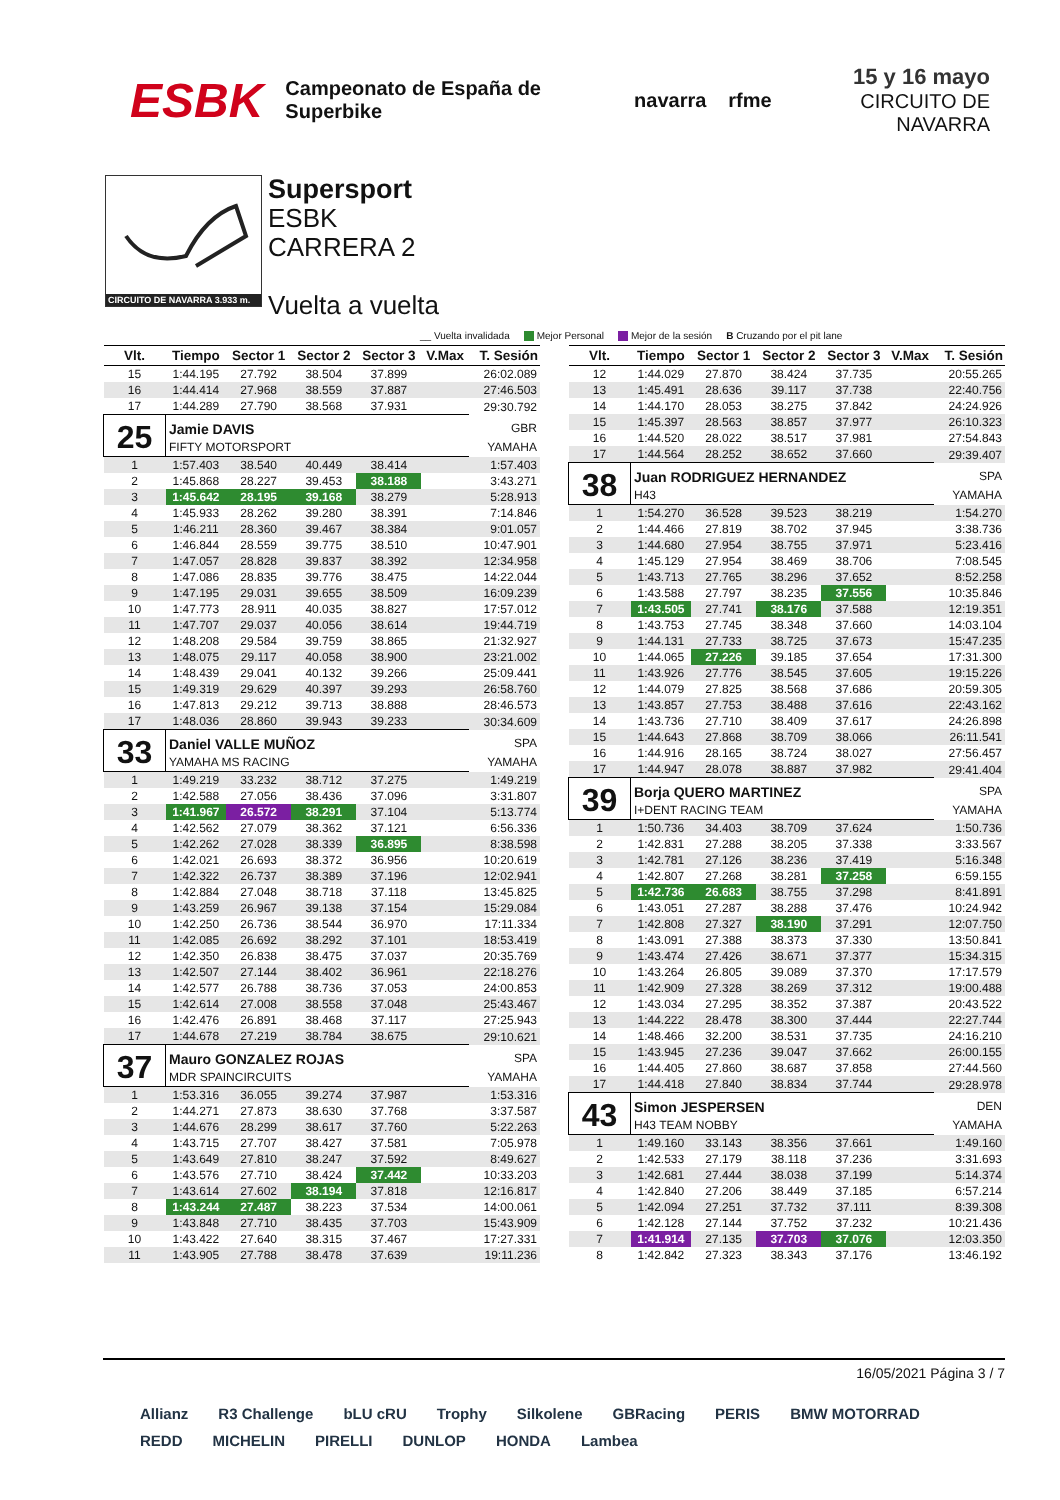ESBK Campeonato de España de Superbike navarra rfme
15 y 16 mayo
CIRCUITO DE NAVARRA
CIRCUITO DE NAVARRA 3.933 m.
Supersport
ESBK
CARRERA 2
Vuelta a vuelta
__ Vuelta invalidada Mejor Personal Mejor de la sesión B Cruzando por el pit lane
| Vlt. | Tiempo | Sector 1 | Sector 2 | Sector 3 | V.Max | T. Sesión |
| --- | --- | --- | --- | --- | --- | --- |
| 15 | 1:44.195 | 27.792 | 38.504 | 37.899 | | 26:02.089 |
| 16 | 1:44.414 | 27.968 | 38.559 | 37.887 | | 27:46.503 |
| 17 | 1:44.289 | 27.790 | 38.568 | 37.931 | | 29:30.792 |
| 25 | Jamie DAVIS | | | | | GBR |
| | FIFTY MOTORSPORT | | | | | YAMAHA |
| 1 | 1:57.403 | 38.540 | 40.449 | 38.414 | | 1:57.403 |
| 2 | 1:45.868 | 28.227 | 39.453 | 38.188 | | 3:43.271 |
| 3 | 1:45.642 | 28.195 | 39.168 | 38.279 | | 5:28.913 |
| 4 | 1:45.933 | 28.262 | 39.280 | 38.391 | | 7:14.846 |
| 5 | 1:46.211 | 28.360 | 39.467 | 38.384 | | 9:01.057 |
| 6 | 1:46.844 | 28.559 | 39.775 | 38.510 | | 10:47.901 |
| 7 | 1:47.057 | 28.828 | 39.837 | 38.392 | | 12:34.958 |
| 8 | 1:47.086 | 28.835 | 39.776 | 38.475 | | 14:22.044 |
| 9 | 1:47.195 | 29.031 | 39.655 | 38.509 | | 16:09.239 |
| 10 | 1:47.773 | 28.911 | 40.035 | 38.827 | | 17:57.012 |
| 11 | 1:47.707 | 29.037 | 40.056 | 38.614 | | 19:44.719 |
| 12 | 1:48.208 | 29.584 | 39.759 | 38.865 | | 21:32.927 |
| 13 | 1:48.075 | 29.117 | 40.058 | 38.900 | | 23:21.002 |
| 14 | 1:48.439 | 29.041 | 40.132 | 39.266 | | 25:09.441 |
| 15 | 1:49.319 | 29.629 | 40.397 | 39.293 | | 26:58.760 |
| 16 | 1:47.813 | 29.212 | 39.713 | 38.888 | | 28:46.573 |
| 17 | 1:48.036 | 28.860 | 39.943 | 39.233 | | 30:34.609 |
| 33 | Daniel VALLE MUÑOZ | | | | | SPA |
| | YAMAHA MS RACING | | | | | YAMAHA |
| 1 | 1:49.219 | 33.232 | 38.712 | 37.275 | | 1:49.219 |
| 2 | 1:42.588 | 27.056 | 38.436 | 37.096 | | 3:31.807 |
| 3 | 1:41.967 | 26.572 | 38.291 | 37.104 | | 5:13.774 |
| 4 | 1:42.562 | 27.079 | 38.362 | 37.121 | | 6:56.336 |
| 5 | 1:42.262 | 27.028 | 38.339 | 36.895 | | 8:38.598 |
| 6 | 1:42.021 | 26.693 | 38.372 | 36.956 | | 10:20.619 |
| 7 | 1:42.322 | 26.737 | 38.389 | 37.196 | | 12:02.941 |
| 8 | 1:42.884 | 27.048 | 38.718 | 37.118 | | 13:45.825 |
| 9 | 1:43.259 | 26.967 | 39.138 | 37.154 | | 15:29.084 |
| 10 | 1:42.250 | 26.736 | 38.544 | 36.970 | | 17:11.334 |
| 11 | 1:42.085 | 26.692 | 38.292 | 37.101 | | 18:53.419 |
| 12 | 1:42.350 | 26.838 | 38.475 | 37.037 | | 20:35.769 |
| 13 | 1:42.507 | 27.144 | 38.402 | 36.961 | | 22:18.276 |
| 14 | 1:42.577 | 26.788 | 38.736 | 37.053 | | 24:00.853 |
| 15 | 1:42.614 | 27.008 | 38.558 | 37.048 | | 25:43.467 |
| 16 | 1:42.476 | 26.891 | 38.468 | 37.117 | | 27:25.943 |
| 17 | 1:44.678 | 27.219 | 38.784 | 38.675 | | 29:10.621 |
| 37 | Mauro GONZALEZ ROJAS | | | | | SPA |
| | MDR SPAINCIRCUITS | | | | | YAMAHA |
| 1 | 1:53.316 | 36.055 | 39.274 | 37.987 | | 1:53.316 |
| 2 | 1:44.271 | 27.873 | 38.630 | 37.768 | | 3:37.587 |
| 3 | 1:44.676 | 28.299 | 38.617 | 37.760 | | 5:22.263 |
| 4 | 1:43.715 | 27.707 | 38.427 | 37.581 | | 7:05.978 |
| 5 | 1:43.649 | 27.810 | 38.247 | 37.592 | | 8:49.627 |
| 6 | 1:43.576 | 27.710 | 38.424 | 37.442 | | 10:33.203 |
| 7 | 1:43.614 | 27.602 | 38.194 | 37.818 | | 12:16.817 |
| 8 | 1:43.244 | 27.487 | 38.223 | 37.534 | | 14:00.061 |
| 9 | 1:43.848 | 27.710 | 38.435 | 37.703 | | 15:43.909 |
| 10 | 1:43.422 | 27.640 | 38.315 | 37.467 | | 17:27.331 |
| 11 | 1:43.905 | 27.788 | 38.478 | 37.639 | | 19:11.236 |
| Vlt. | Tiempo | Sector 1 | Sector 2 | Sector 3 | V.Max | T. Sesión |
| --- | --- | --- | --- | --- | --- | --- |
| 12 | 1:44.029 | 27.870 | 38.424 | 37.735 | | 20:55.265 |
| 13 | 1:45.491 | 28.636 | 39.117 | 37.738 | | 22:40.756 |
| 14 | 1:44.170 | 28.053 | 38.275 | 37.842 | | 24:24.926 |
| 15 | 1:45.397 | 28.563 | 38.857 | 37.977 | | 26:10.323 |
| 16 | 1:44.520 | 28.022 | 38.517 | 37.981 | | 27:54.843 |
| 17 | 1:44.564 | 28.252 | 38.652 | 37.660 | | 29:39.407 |
| 38 | Juan RODRIGUEZ HERNANDEZ | | | | | SPA |
| | H43 | | | | | YAMAHA |
| 1 | 1:54.270 | 36.528 | 39.523 | 38.219 | | 1:54.270 |
| 2 | 1:44.466 | 27.819 | 38.702 | 37.945 | | 3:38.736 |
| 3 | 1:44.680 | 27.954 | 38.755 | 37.971 | | 5:23.416 |
| 4 | 1:45.129 | 27.954 | 38.469 | 38.706 | | 7:08.545 |
| 5 | 1:43.713 | 27.765 | 38.296 | 37.652 | | 8:52.258 |
| 6 | 1:43.588 | 27.797 | 38.235 | 37.556 | | 10:35.846 |
| 7 | 1:43.505 | 27.741 | 38.176 | 37.588 | | 12:19.351 |
| 8 | 1:43.753 | 27.745 | 38.348 | 37.660 | | 14:03.104 |
| 9 | 1:44.131 | 27.733 | 38.725 | 37.673 | | 15:47.235 |
| 10 | 1:44.065 | 27.226 | 39.185 | 37.654 | | 17:31.300 |
| 11 | 1:43.926 | 27.776 | 38.545 | 37.605 | | 19:15.226 |
| 12 | 1:44.079 | 27.825 | 38.568 | 37.686 | | 20:59.305 |
| 13 | 1:43.857 | 27.753 | 38.488 | 37.616 | | 22:43.162 |
| 14 | 1:43.736 | 27.710 | 38.409 | 37.617 | | 24:26.898 |
| 15 | 1:44.643 | 27.868 | 38.709 | 38.066 | | 26:11.541 |
| 16 | 1:44.916 | 28.165 | 38.724 | 38.027 | | 27:56.457 |
| 17 | 1:44.947 | 28.078 | 38.887 | 37.982 | | 29:41.404 |
| 39 | Borja QUERO MARTINEZ | | | | | SPA |
| | I+DENT RACING TEAM | | | | | YAMAHA |
| 1 | 1:50.736 | 34.403 | 38.709 | 37.624 | | 1:50.736 |
| 2 | 1:42.831 | 27.288 | 38.205 | 37.338 | | 3:33.567 |
| 3 | 1:42.781 | 27.126 | 38.236 | 37.419 | | 5:16.348 |
| 4 | 1:42.807 | 27.268 | 38.281 | 37.258 | | 6:59.155 |
| 5 | 1:42.736 | 26.683 | 38.755 | 37.298 | | 8:41.891 |
| 6 | 1:43.051 | 27.287 | 38.288 | 37.476 | | 10:24.942 |
| 7 | 1:42.808 | 27.327 | 38.190 | 37.291 | | 12:07.750 |
| 8 | 1:43.091 | 27.388 | 38.373 | 37.330 | | 13:50.841 |
| 9 | 1:43.474 | 27.426 | 38.671 | 37.377 | | 15:34.315 |
| 10 | 1:43.264 | 26.805 | 39.089 | 37.370 | | 17:17.579 |
| 11 | 1:42.909 | 27.328 | 38.269 | 37.312 | | 19:00.488 |
| 12 | 1:43.034 | 27.295 | 38.352 | 37.387 | | 20:43.522 |
| 13 | 1:44.222 | 28.478 | 38.300 | 37.444 | | 22:27.744 |
| 14 | 1:48.466 | 32.200 | 38.531 | 37.735 | | 24:16.210 |
| 15 | 1:43.945 | 27.236 | 39.047 | 37.662 | | 26:00.155 |
| 16 | 1:44.405 | 27.860 | 38.687 | 37.858 | | 27:44.560 |
| 17 | 1:44.418 | 27.840 | 38.834 | 37.744 | | 29:28.978 |
| 43 | Simon JESPERSEN | | | | | DEN |
| | H43 TEAM NOBBY | | | | | YAMAHA |
| 1 | 1:49.160 | 33.143 | 38.356 | 37.661 | | 1:49.160 |
| 2 | 1:42.533 | 27.179 | 38.118 | 37.236 | | 3:31.693 |
| 3 | 1:42.681 | 27.444 | 38.038 | 37.199 | | 5:14.374 |
| 4 | 1:42.840 | 27.206 | 38.449 | 37.185 | | 6:57.214 |
| 5 | 1:42.094 | 27.251 | 37.732 | 37.111 | | 8:39.308 |
| 6 | 1:42.128 | 27.144 | 37.752 | 37.232 | | 10:21.436 |
| 7 | 1:41.914 | 27.135 | 37.703 | 37.076 | | 12:03.350 |
| 8 | 1:42.842 | 27.323 | 38.343 | 37.176 | | 13:46.192 |
16/05/2021 Página 3 / 7
Allianz R3 Challenge bLU cRU Trophy Silkolene GBRacing PERIS BMW MOTORRAD REDD MICHELIN PIRELLI DUNLOP HONDA Lambea